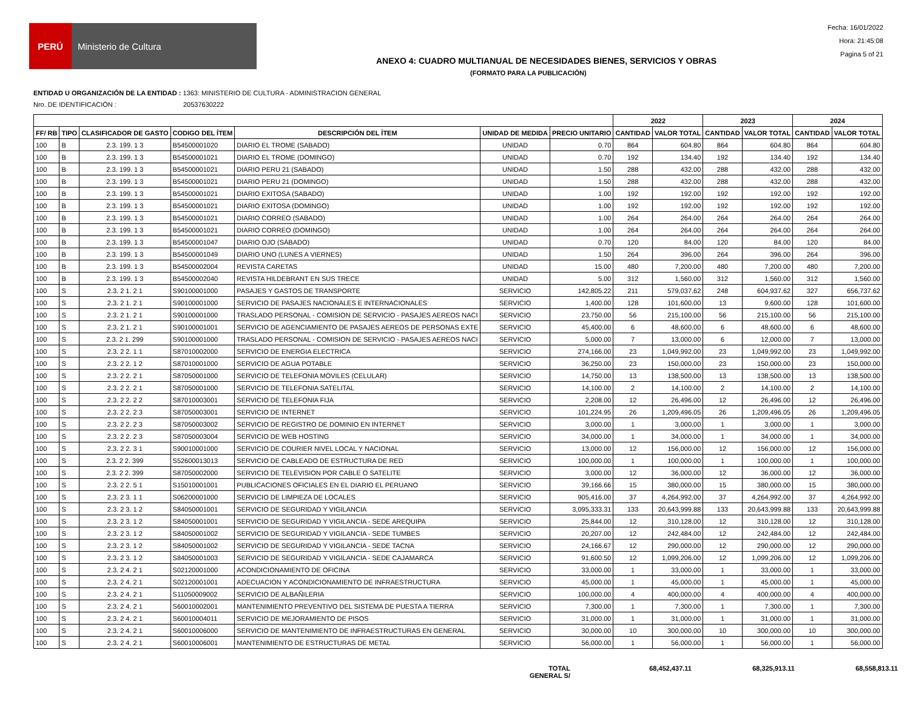PERÚ
Ministerio de Cultura
Fecha: 16/01/2022
Hora: 21:45:08
Pagina 5 of 21
ANEXO 4: CUADRO MULTIANUAL DE NECESIDADES BIENES, SERVICIOS Y OBRAS
(FORMATO PARA LA PUBLICACIÓN)
ENTIDAD U ORGANIZACIÓN DE LA ENTIDAD : 1363: MINISTERIO DE CULTURA - ADMINISTRACION GENERAL
Nro. DE IDENTIFICACIÓN : 20537630222
| | | | | | | | 2022 | | 2023 | | 2024 | |
| --- | --- | --- | --- | --- | --- | --- | --- | --- | --- | --- | --- | --- |
| FF/ RB | TIPO | CLASIFICADOR DE GASTO | CODIGO DEL ÍTEM | DESCRIPCIÓN DEL ÍTEM | UNIDAD DE MEDIDA | PRECIO UNITARIO | CANTIDAD | VALOR TOTAL | CANTIDAD | VALOR TOTAL | CANTIDAD | VALOR TOTAL |
| 100 | B | 2.3. 199. 1 3 | B54500001020 | DIARIO EL TROME (SABADO) | UNIDAD | 0.70 | 864 | 604.80 | 864 | 604.80 | 864 | 604.80 |
| 100 | B | 2.3. 199. 1 3 | B54500001021 | DIARIO EL TROME (DOMINGO) | UNIDAD | 0.70 | 192 | 134.40 | 192 | 134.40 | 192 | 134.40 |
| 100 | B | 2.3. 199. 1 3 | B54500001021 | DIARIO PERU 21 (SABADO) | UNIDAD | 1.50 | 288 | 432.00 | 288 | 432.00 | 288 | 432.00 |
| 100 | B | 2.3. 199. 1 3 | B54500001021 | DIARIO PERU 21 (DOMINGO) | UNIDAD | 1.50 | 288 | 432.00 | 288 | 432.00 | 288 | 432.00 |
| 100 | B | 2.3. 199. 1 3 | B54500001021 | DIARIO EXITOSA (SABADO) | UNIDAD | 1.00 | 192 | 192.00 | 192 | 192.00 | 192 | 192.00 |
| 100 | B | 2.3. 199. 1 3 | B54500001021 | DIARIO EXITOSA (DOMINGO) | UNIDAD | 1.00 | 192 | 192.00 | 192 | 192.00 | 192 | 192.00 |
| 100 | B | 2.3. 199. 1 3 | B54500001021 | DIARIO CORREO (SABADO) | UNIDAD | 1.00 | 264 | 264.00 | 264 | 264.00 | 264 | 264.00 |
| 100 | B | 2.3. 199. 1 3 | B54500001021 | DIARIO CORREO (DOMINGO) | UNIDAD | 1.00 | 264 | 264.00 | 264 | 264.00 | 264 | 264.00 |
| 100 | B | 2.3. 199. 1 3 | B54500001047 | DIARIO OJO (SÁBADO) | UNIDAD | 0.70 | 120 | 84.00 | 120 | 84.00 | 120 | 84.00 |
| 100 | B | 2.3. 199. 1 3 | B54500001049 | DIARIO UNO (LUNES A VIERNES) | UNIDAD | 1.50 | 264 | 396.00 | 264 | 396.00 | 264 | 396.00 |
| 100 | B | 2.3. 199. 1 3 | B54500002004 | REVISTA CARETAS | UNIDAD | 15.00 | 480 | 7,200.00 | 480 | 7,200.00 | 480 | 7,200.00 |
| 100 | B | 2.3. 199. 1 3 | B54500002040 | REVISTA HILDEBRANT EN SUS TRECE | UNIDAD | 5.00 | 312 | 1,560.00 | 312 | 1,560.00 | 312 | 1,560.00 |
| 100 | S | 2.3. 2 1. 2 1 | S90100001000 | PASAJES Y GASTOS DE TRANSPORTE | SERVICIO | 142,805.22 | 211 | 579,037.62 | 248 | 604,937.62 | 327 | 656,737.62 |
| 100 | S | 2.3. 2 1. 2 1 | S90100001000 | SERVICIO DE PASAJES NACIONALES E INTERNACIONALES | SERVICIO | 1,400.00 | 128 | 101,600.00 | 13 | 9,600.00 | 128 | 101,600.00 |
| 100 | S | 2.3. 2 1. 2 1 | S90100001000 | TRASLADO PERSONAL - COMISION DE SERVICIO - PASAJES AEREOS NACI | SERVICIO | 23,750.00 | 56 | 215,100.00 | 56 | 215,100.00 | 56 | 215,100.00 |
| 100 | S | 2.3. 2 1. 2 1 | S90100001001 | SERVICIO DE AGENCIAMIENTO DE PASAJES AEREOS DE PERSONAS EXTE | SERVICIO | 45,400.00 | 6 | 48,600.00 | 6 | 48,600.00 | 6 | 48,600.00 |
| 100 | S | 2.3. 2 1. 299 | S90100001000 | TRASLADO PERSONAL - COMISION DE SERVICIO - PASAJES AEREOS NACI | SERVICIO | 5,000.00 | 7 | 13,000.00 | 6 | 12,000.00 | 7 | 13,000.00 |
| 100 | S | 2.3. 2 2. 1 1 | S87010002000 | SERVICIO DE ENERGIA ELECTRICA | SERVICIO | 274,166.00 | 23 | 1,049,992.00 | 23 | 1,049,992.00 | 23 | 1,049,992.00 |
| 100 | S | 2.3. 2 2. 1 2 | S87010001000 | SERVICIO DE AGUA POTABLE | SERVICIO | 36,250.00 | 23 | 150,000.00 | 23 | 150,000.00 | 23 | 150,000.00 |
| 100 | S | 2.3. 2 2. 2 1 | S87050001000 | SERVICIO DE TELEFONIA MOVILES (CELULAR) | SERVICIO | 14,750.00 | 13 | 138,500.00 | 13 | 138,500.00 | 13 | 138,500.00 |
| 100 | S | 2.3. 2 2. 2 1 | S87050001000 | SERVICIO DE TELEFONIA SATELITAL | SERVICIO | 14,100.00 | 2 | 14,100.00 | 2 | 14,100.00 | 2 | 14,100.00 |
| 100 | S | 2.3. 2 2. 2 2 | S87010003001 | SERVICIO DE TELEFONIA FIJA | SERVICIO | 2,208.00 | 12 | 26,496.00 | 12 | 26,496.00 | 12 | 26,496.00 |
| 100 | S | 2.3. 2 2. 2 3 | S87050003001 | SERVICIO DE INTERNET | SERVICIO | 101,224.95 | 26 | 1,209,496.05 | 26 | 1,209,496.05 | 26 | 1,209,496.05 |
| 100 | S | 2.3. 2 2. 2 3 | S87050003002 | SERVICIO DE REGISTRO DE DOMINIO EN INTERNET | SERVICIO | 3,000.00 | 1 | 3,000.00 | 1 | 3,000.00 | 1 | 3,000.00 |
| 100 | S | 2.3. 2 2. 2 3 | S87050003004 | SERVICIO DE WEB HOSTING | SERVICIO | 34,000.00 | 1 | 34,000.00 | 1 | 34,000.00 | 1 | 34,000.00 |
| 100 | S | 2.3. 2 2. 3 1 | S90010001000 | SERVICIO DE COURIER NIVEL LOCAL Y NACIONAL | SERVICIO | 13,000.00 | 12 | 156,000.00 | 12 | 156,000.00 | 12 | 156,000.00 |
| 100 | S | 2.3. 2 2. 399 | S52600013013 | SERVICIO DE CABLEADO DE ESTRUCTURA DE RED | SERVICIO | 100,000.00 | 1 | 100,000.00 | 1 | 100,000.00 | 1 | 100,000.00 |
| 100 | S | 2.3. 2 2. 399 | S87050002000 | SERVICIO DE TELEVISION POR CABLE O SATELITE | SERVICIO | 3,000.00 | 12 | 36,000.00 | 12 | 36,000.00 | 12 | 36,000.00 |
| 100 | S | 2.3. 2 2. 5 1 | S15010001001 | PUBLICACIONES OFICIALES EN EL DIARIO EL PERUANO | SERVICIO | 39,166.66 | 15 | 380,000.00 | 15 | 380,000.00 | 15 | 380,000.00 |
| 100 | S | 2.3. 2 3. 1 1 | S06200001000 | SERVICIO DE LIMPIEZA DE LOCALES | SERVICIO | 905,416.00 | 37 | 4,264,992.00 | 37 | 4,264,992.00 | 37 | 4,264,992.00 |
| 100 | S | 2.3. 2 3. 1 2 | S84050001001 | SERVICIO DE SEGURIDAD Y VIGILANCIA | SERVICIO | 3,095,333.31 | 133 | 20,643,999.88 | 133 | 20,643,999.88 | 133 | 20,643,999.88 |
| 100 | S | 2.3. 2 3. 1 2 | S84050001001 | SERVICIO DE SEGURIDAD Y VIGILANCIA - SEDE AREQUIPA | SERVICIO | 25,844.00 | 12 | 310,128.00 | 12 | 310,128.00 | 12 | 310,128.00 |
| 100 | S | 2.3. 2 3. 1 2 | S84050001002 | SERVICIO DE SEGURIDAD Y VIGILANCIA - SEDE TUMBES | SERVICIO | 20,207.00 | 12 | 242,484.00 | 12 | 242,484.00 | 12 | 242,484.00 |
| 100 | S | 2.3. 2 3. 1 2 | S84050001002 | SERVICIO DE SEGURIDAD Y VIGILANCIA - SEDE TACNA | SERVICIO | 24,166.67 | 12 | 290,000.00 | 12 | 290,000.00 | 12 | 290,000.00 |
| 100 | S | 2.3. 2 3. 1 2 | S84050001003 | SERVICIO DE SEGURIDAD Y VIGILANCIA - SEDE CAJAMARCA | SERVICIO | 91,600.50 | 12 | 1,099,206.00 | 12 | 1,099,206.00 | 12 | 1,099,206.00 |
| 100 | S | 2.3. 2 4. 2 1 | S02120001000 | ACONDICIONAMIENTO DE OFICINA | SERVICIO | 33,000.00 | 1 | 33,000.00 | 1 | 33,000.00 | 1 | 33,000.00 |
| 100 | S | 2.3. 2 4. 2 1 | S02120001001 | ADECUACION Y ACONDICIONAMIENTO DE INFRAESTRUCTURA | SERVICIO | 45,000.00 | 1 | 45,000.00 | 1 | 45,000.00 | 1 | 45,000.00 |
| 100 | S | 2.3. 2 4. 2 1 | S11050009002 | SERVICIO DE ALBAÑILERIA | SERVICIO | 100,000.00 | 4 | 400,000.00 | 4 | 400,000.00 | 4 | 400,000.00 |
| 100 | S | 2.3. 2 4. 2 1 | S60010002001 | MANTENIMIENTO PREVENTIVO DEL SISTEMA DE PUESTA A TIERRA | SERVICIO | 7,300.00 | 1 | 7,300.00 | 1 | 7,300.00 | 1 | 7,300.00 |
| 100 | S | 2.3. 2 4. 2 1 | S60010004011 | SERVICIO DE MEJORAMIENTO DE PISOS | SERVICIO | 31,000.00 | 1 | 31,000.00 | 1 | 31,000.00 | 1 | 31,000.00 |
| 100 | S | 2.3. 2 4. 2 1 | S60010006000 | SERVICIO DE MANTENIMIENTO DE INFRAESTRUCTURAS EN GENERAL | SERVICIO | 30,000.00 | 10 | 300,000.00 | 10 | 300,000.00 | 10 | 300,000.00 |
| 100 | S | 2.3. 2 4. 2 1 | S60010006001 | MANTENIMIENTO DE ESTRUCTURAS DE METAL | SERVICIO | 56,000.00 | 1 | 56,000.00 | 1 | 56,000.00 | 1 | 56,000.00 |
TOTAL
GENERAL S/
68,452,437.11 68,325,913.11 68,558,813.11